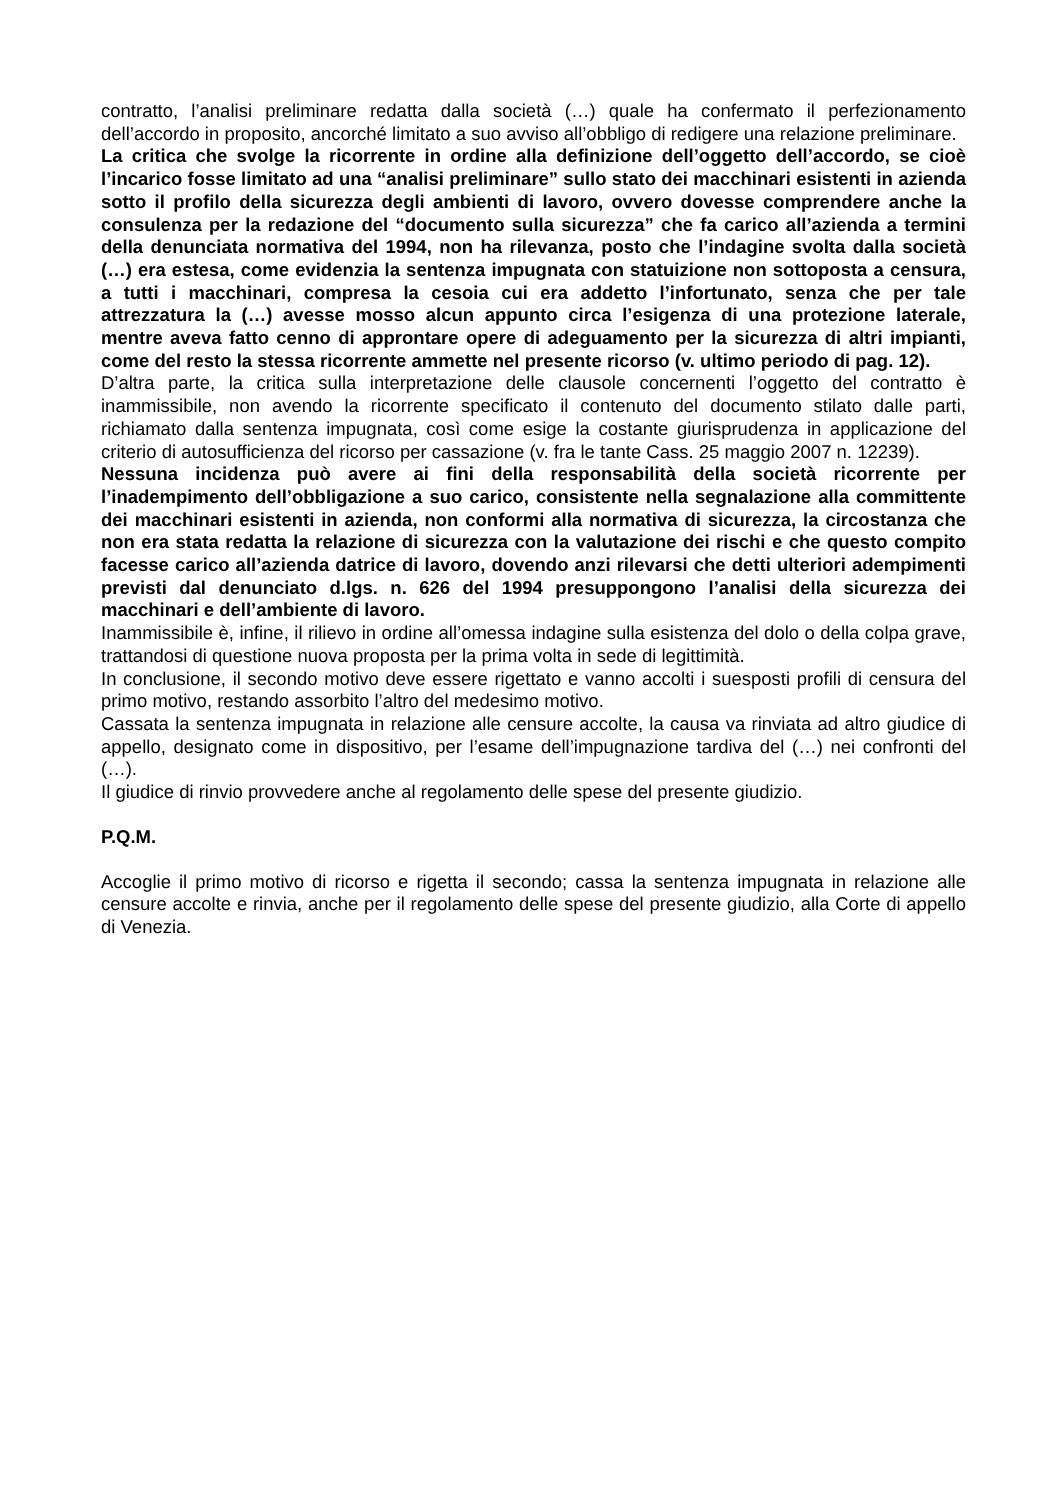contratto, l’analisi preliminare redatta dalla società (…) quale ha confermato il perfezionamento dell’accordo in proposito, ancorché limitato a suo avviso all’obbligo di redigere una relazione preliminare.
La critica che svolge la ricorrente in ordine alla definizione dell’oggetto dell’accordo, se cioè l’incarico fosse limitato ad una “analisi preliminare” sullo stato dei macchinari esistenti in azienda sotto il profilo della sicurezza degli ambienti di lavoro, ovvero dovesse comprendere anche la consulenza per la redazione del “documento sulla sicurezza” che fa carico all’azienda a termini della denunciata normativa del 1994, non ha rilevanza, posto che l’indagine svolta dalla società (…) era estesa, come evidenzia la sentenza impugnata con statuizione non sottoposta a censura, a tutti i macchinari, compresa la cesoia cui era addetto l’infortunato, senza che per tale attrezzatura la (…) avesse mosso alcun appunto circa l’esigenza di una protezione laterale, mentre aveva fatto cenno di approntare opere di adeguamento per la sicurezza di altri impianti, come del resto la stessa ricorrente ammette nel presente ricorso (v. ultimo periodo di pag. 12).
D’altra parte, la critica sulla interpretazione delle clausole concernenti l’oggetto del contratto è inammissibile, non avendo la ricorrente specificato il contenuto del documento stilato dalle parti, richiamato dalla sentenza impugnata, così come esige la costante giurisprudenza in applicazione del criterio di autosufficienza del ricorso per cassazione (v. fra le tante Cass. 25 maggio 2007 n. 12239).
Nessuna incidenza può avere ai fini della responsabilità della società ricorrente per l’inadempimento dell’obbligazione a suo carico, consistente nella segnalazione alla committente dei macchinari esistenti in azienda, non conformi alla normativa di sicurezza, la circostanza che non era stata redatta la relazione di sicurezza con la valutazione dei rischi e che questo compito facesse carico all’azienda datrice di lavoro, dovendo anzi rilevarsi che detti ulteriori adempimenti previsti dal denunciato d.lgs. n. 626 del 1994 presuppongono l’analisi della sicurezza dei macchinari e dell’ambiente di lavoro.
Inammissibile è, infine, il rilievo in ordine all’omessa indagine sulla esistenza del dolo o della colpa grave, trattandosi di questione nuova proposta per la prima volta in sede di legittimità.
In conclusione, il secondo motivo deve essere rigettato e vanno accolti i suesposti profili di censura del primo motivo, restando assorbito l’altro del medesimo motivo.
Cassata la sentenza impugnata in relazione alle censure accolte, la causa va rinviata ad altro giudice di appello, designato come in dispositivo, per l’esame dell’impugnazione tardiva del (…) nei confronti del (…).
Il giudice di rinvio provvedere anche al regolamento delle spese del presente giudizio.
P.Q.M.
Accoglie il primo motivo di ricorso e rigetta il secondo; cassa la sentenza impugnata in relazione alle censure accolte e rinvia, anche per il regolamento delle spese del presente giudizio, alla Corte di appello di Venezia.